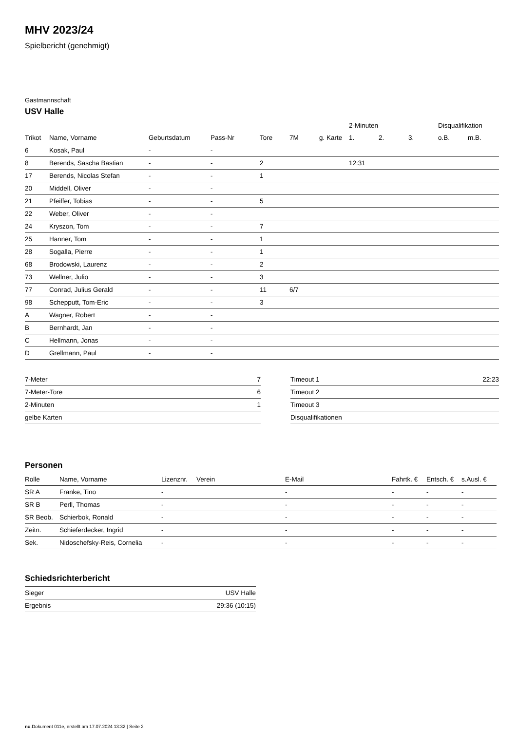MHV 2023/24
Spielbericht (genehmigt)
Gastmannschaft
USV Halle
| | | | | | | | 2-Minuten | | | Disqualifikation | |
| --- | --- | --- | --- | --- | --- | --- | --- | --- | --- | --- | --- |
| Trikot | Name, Vorname | Geburtsdatum | Pass-Nr | Tore | 7M | g. Karte | 1. | 2. | 3. | o.B. | m.B. |
| 6 | Kosak, Paul | - | - | | | | | | | | |
| 8 | Berends, Sascha Bastian | - | - | 2 | | | 12:31 | | | | |
| 17 | Berends, Nicolas Stefan | - | - | 1 | | | | | | | |
| 20 | Middell, Oliver | - | - | | | | | | | | |
| 21 | Pfeiffer, Tobias | - | - | 5 | | | | | | | |
| 22 | Weber, Oliver | - | - | | | | | | | | |
| 24 | Kryszon, Tom | - | - | 7 | | | | | | | |
| 25 | Hanner, Tom | - | - | 1 | | | | | | | |
| 28 | Sogalla, Pierre | - | - | 1 | | | | | | | |
| 68 | Brodowski, Laurenz | - | - | 2 | | | | | | | |
| 73 | Wellner, Julio | - | - | 3 | | | | | | | |
| 77 | Conrad, Julius Gerald | - | - | 11 | 6/7 | | | | | | |
| 98 | Schepputt, Tom-Eric | - | - | 3 | | | | | | | |
| A | Wagner, Robert | - | - | | | | | | | | |
| B | Bernhardt, Jan | - | - | | | | | | | | |
| C | Hellmann, Jonas | - | - | | | | | | | | |
| D | Grellmann, Paul | - | - | | | | | | | | |
| 7-Meter | 7 |
| 7-Meter-Tore | 6 |
| 2-Minuten | 1 |
| gelbe Karten | |
| Timeout 1 | 22:23 |
| Timeout 2 | |
| Timeout 3 | |
| Disqualifikationen | |
Personen
| Rolle | Name, Vorname | Lizenznr. | Verein | E-Mail | Fahrtk. € | Entsch. € | s.Ausl. € |
| --- | --- | --- | --- | --- | --- | --- | --- |
| SR A | Franke, Tino | - | | - | - | - | - |
| SR B | Perll, Thomas | - | | - | - | - | - |
| SR Beob. | Schierbok, Ronald | - | | - | - | - | - |
| Zeitn. | Schieferdecker, Ingrid | - | | - | - | - | - |
| Sek. | Nidoschefsky-Reis, Cornelia | - | | - | - | - | - |
Schiedsrichterbericht
| Sieger | USV Halle |
| Ergebnis | 29:36 (10:15) |
nu.Dokument 011e, erstellt am 17.07.2024 13:32 | Seite 2